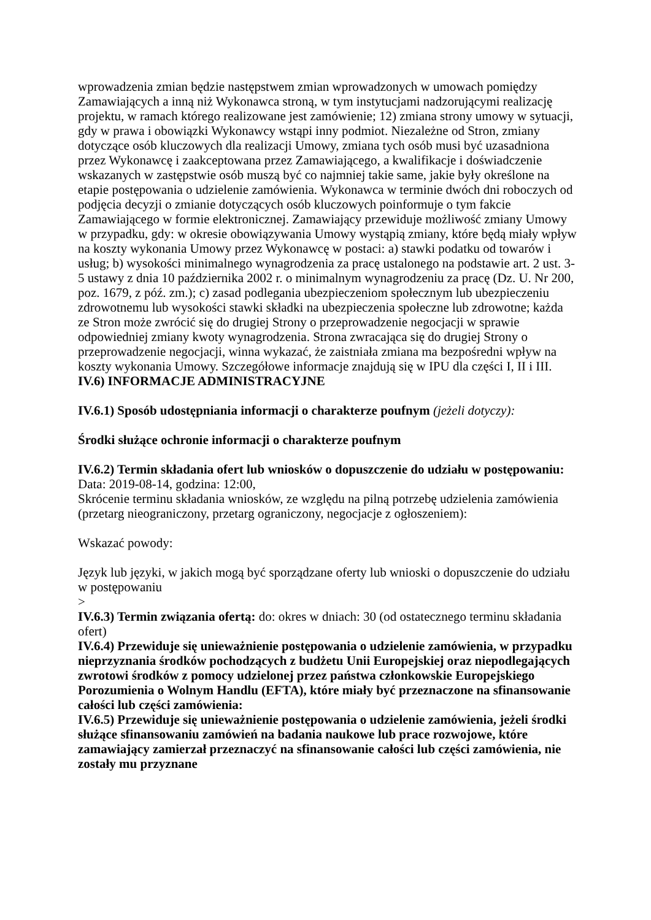wprowadzenia zmian będzie następstwem zmian wprowadzonych w umowach pomiędzy Zamawiających a inną niż Wykonawca stroną, w tym instytucjami nadzorującymi realizację projektu, w ramach którego realizowane jest zamówienie; 12) zmiana strony umowy w sytuacji, gdy w prawa i obowiązki Wykonawcy wstąpi inny podmiot. Niezależne od Stron, zmiany dotyczące osób kluczowych dla realizacji Umowy, zmiana tych osób musi być uzasadniona przez Wykonawcę i zaakceptowana przez Zamawiającego, a kwalifikacje i doświadczenie wskazanych w zastępstwie osób muszą być co najmniej takie same, jakie były określone na etapie postępowania o udzielenie zamówienia. Wykonawca w terminie dwóch dni roboczych od podjęcia decyzji o zmianie dotyczących osób kluczowych poinformuje o tym fakcie Zamawiającego w formie elektronicznej. Zamawiający przewiduje możliwość zmiany Umowy w przypadku, gdy: w okresie obowiązywania Umowy wystąpią zmiany, które będą miały wpływ na koszty wykonania Umowy przez Wykonawcę w postaci: a) stawki podatku od towarów i usług; b) wysokości minimalnego wynagrodzenia za pracę ustalonego na podstawie art. 2 ust. 3-5 ustawy z dnia 10 października 2002 r. o minimalnym wynagrodzeniu za pracę (Dz. U. Nr 200, poz. 1679, z póź. zm.); c) zasad podlegania ubezpieczeniom społecznym lub ubezpieczeniu zdrowotnemu lub wysokości stawki składki na ubezpieczenia społeczne lub zdrowotne; każda ze Stron może zwrócić się do drugiej Strony o przeprowadzenie negocjacji w sprawie odpowiedniej zmiany kwoty wynagrodzenia. Strona zwracająca się do drugiej Strony o przeprowadzenie negocjacji, winna wykazać, że zaistniała zmiana ma bezpośredni wpływ na koszty wykonania Umowy. Szczegółowe informacje znajdują się w IPU dla części I, II i III.
IV.6) INFORMACJE ADMINISTRACYJNE
IV.6.1) Sposób udostępniania informacji o charakterze poufnym (jeżeli dotyczy):
Środki służące ochronie informacji o charakterze poufnym
IV.6.2) Termin składania ofert lub wniosków o dopuszczenie do udziału w postępowaniu:
Data: 2019-08-14, godzina: 12:00,
Skrócenie terminu składania wniosków, ze względu na pilną potrzebę udzielenia zamówienia (przetarg nieograniczony, przetarg ograniczony, negocjacje z ogłoszeniem):
Wskazać powody:
Język lub języki, w jakich mogą być sporządzane oferty lub wnioski o dopuszczenie do udziału w postępowaniu
>
IV.6.3) Termin związania ofertą: do: okres w dniach: 30 (od ostatecznego terminu składania ofert)
IV.6.4) Przewiduje się unieważnienie postępowania o udzielenie zamówienia, w przypadku nieprzyznania środków pochodzących z budżetu Unii Europejskiej oraz niepodlegających zwrotowi środków z pomocy udzielonej przez państwa członkowskie Europejskiego Porozumienia o Wolnym Handlu (EFTA), które miały być przeznaczone na sfinansowanie całości lub części zamówienia:
IV.6.5) Przewiduje się unieważnienie postępowania o udzielenie zamówienia, jeżeli środki służące sfinansowaniu zamówień na badania naukowe lub prace rozwojowe, które zamawiający zamierzał przeznaczyć na sfinansowanie całości lub części zamówienia, nie zostały mu przyznane